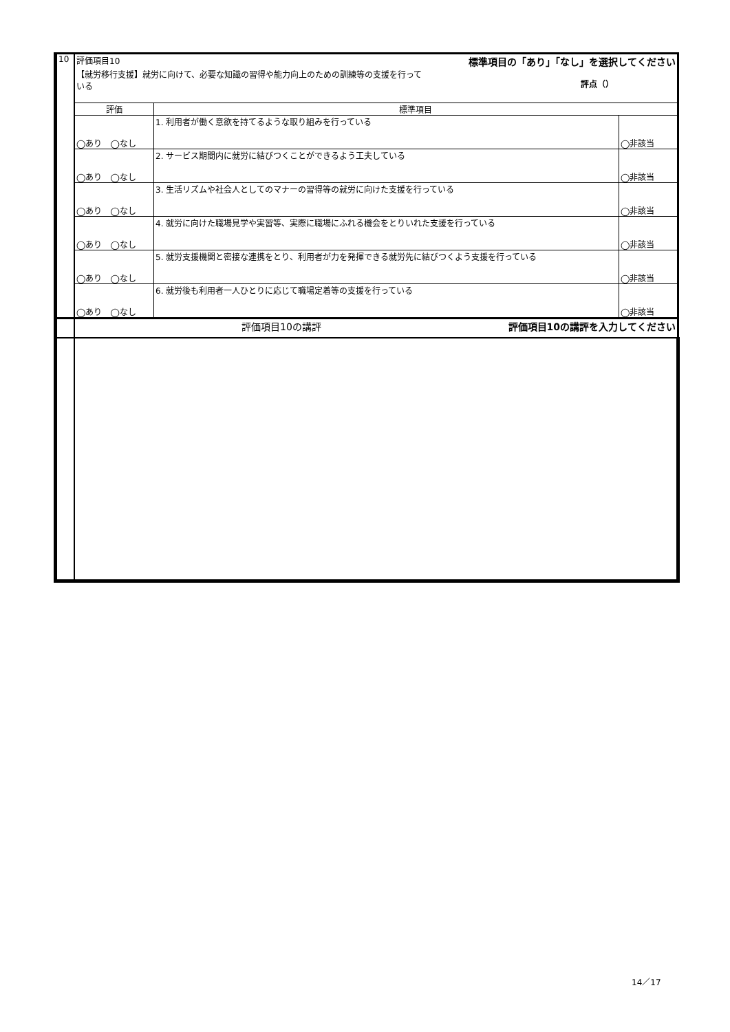| 10 | 評価項目10 標準項目の「あり」「なし」を選択してください 【就労移行支援】就労に向けて、必要な知識の習得や能力向上のための訓練等の支援を行って いる 評点（） | | |
| | 評価 | 標準項目 | |
| | ◯あり ◯なし | 1. 利用者が働く意欲を持てるような取り組みを行っている | ◯非該当 |
| | ◯あり ◯なし | 2. サービス期間内に就労に結びつくことができるよう工夫している | ◯非該当 |
| | ◯あり ◯なし | 3. 生活リズムや社会人としてのマナーの習得等の就労に向けた支援を行っている | ◯非該当 |
| | ◯あり ◯なし | 4. 就労に向けた職場見学や実習等、実際に職場にふれる機会をとりいれた支援を行っている | ◯非該当 |
| | ◯あり ◯なし | 5. 就労支援機関と密接な連携をとり、利用者が力を発揮できる就労先に結びつくよう支援を行っている | ◯非該当 |
| | ◯あり ◯なし | 6. 就労後も利用者一人ひとりに応じて職場定着等の支援を行っている | ◯非該当 |
| | 評価項目10の講評 評価項目10の講評を入力してください | | |
14／17